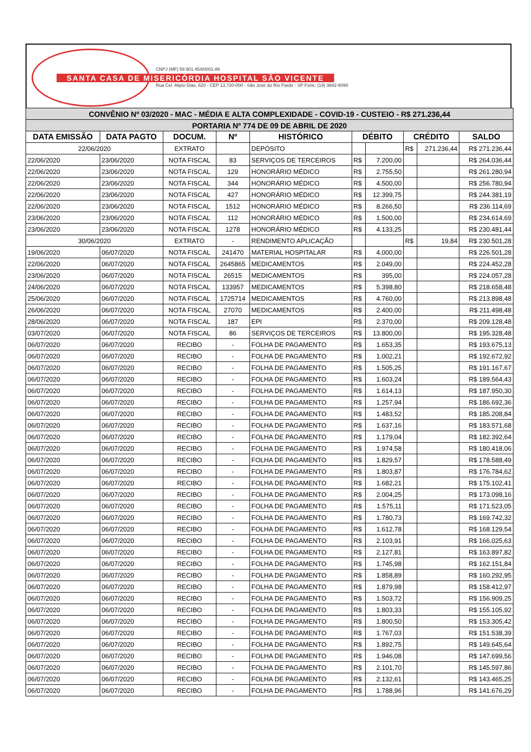CNPJ (MF) 59.901.454/0001-86
SANTA CASA DE MISERICÓRDIA HOSPITAL SÃO VICENTE
Rua Cel. Alipio Dias, 620 - CEP 13.720-000 - São José do Rio Pardo - SP Fone: (19) 3682-9090
| CONVÊNIO Nº 03/2020 - MAC - MÉDIA E ALTA COMPLEXIDADE - COVID-19 - CUSTEIO - R$ 271.236,44 | | | | | | | | | |
| PORTARIA Nº 774 DE 09 DE ABRIL DE 2020 | | | | | | | | | |
| DATA EMISSÃO | DATA PAGTO | DOCUM. | Nº | HISTÓRICO | DÉBITO | | CRÉDITO | | SALDO |
| 22/06/2020 | | EXTRATO | | DEPÓSITO | | | R$ | 271.236,44 | R$ 271.236,44 |
| 22/06/2020 | 23/06/2020 | NOTA FISCAL | 83 | SERVIÇOS DE TERCEIROS | R$ | 7.200,00 | | | R$ 264.036,44 |
| 22/06/2020 | 23/06/2020 | NOTA FISCAL | 129 | HONORÁRIO MÉDICO | R$ | 2.755,50 | | | R$ 261.280,94 |
| 22/06/2020 | 23/06/2020 | NOTA FISCAL | 344 | HONORÁRIO MÉDICO | R$ | 4.500,00 | | | R$ 256.780,94 |
| 22/06/2020 | 23/06/2020 | NOTA FISCAL | 427 | HONORÁRIO MÉDICO | R$ | 12.399,75 | | | R$ 244.381,19 |
| 22/06/2020 | 23/06/2020 | NOTA FISCAL | 1512 | HONORÁRIO MÉDICO | R$ | 8.266,50 | | | R$ 236.114,69 |
| 23/06/2020 | 23/06/2020 | NOTA FISCAL | 112 | HONORÁRIO MÉDICO | R$ | 1.500,00 | | | R$ 234.614,69 |
| 23/06/2020 | 23/06/2020 | NOTA FISCAL | 1278 | HONORÁRIO MÉDICO | R$ | 4.133,25 | | | R$ 230.481,44 |
| 30/06/2020 | | EXTRATO | - | RENDIMENTO APLICAÇÃO | | | R$ | 19,84 | R$ 230.501,28 |
| 19/06/2020 | 06/07/2020 | NOTA FISCAL | 241470 | MATERIAL HOSPITALAR | R$ | 4.000,00 | | | R$ 226.501,28 |
| 22/06/2020 | 06/07/2020 | NOTA FISCAL | 2645865 | MEDICAMENTOS | R$ | 2.049,00 | | | R$ 224.452,28 |
| 23/06/2020 | 06/07/2020 | NOTA FISCAL | 26515 | MEDICAMENTOS | R$ | 395,00 | | | R$ 224.057,28 |
| 24/06/2020 | 06/07/2020 | NOTA FISCAL | 133957 | MEDICAMENTOS | R$ | 5.398,80 | | | R$ 218.658,48 |
| 25/06/2020 | 06/07/2020 | NOTA FISCAL | 1725714 | MEDICAMENTOS | R$ | 4.760,00 | | | R$ 213.898,48 |
| 26/06/2020 | 06/07/2020 | NOTA FISCAL | 27070 | MEDICAMENTOS | R$ | 2.400,00 | | | R$ 211.498,48 |
| 28/06/2020 | 06/07/2020 | NOTA FISCAL | 187 | EPI | R$ | 2.370,00 | | | R$ 209.128,48 |
| 03/07/2020 | 06/07/2020 | NOTA FISCAL | 86 | SERVIÇOS DE TERCEIROS | R$ | 13.800,00 | | | R$ 195.328,48 |
| 06/07/2020 | 06/07/2020 | RECIBO | - | FOLHA DE PAGAMENTO | R$ | 1.653,35 | | | R$ 193.675,13 |
| 06/07/2020 | 06/07/2020 | RECIBO | - | FOLHA DE PAGAMENTO | R$ | 1.002,21 | | | R$ 192.672,92 |
| 06/07/2020 | 06/07/2020 | RECIBO | - | FOLHA DE PAGAMENTO | R$ | 1.505,25 | | | R$ 191.167,67 |
| 06/07/2020 | 06/07/2020 | RECIBO | - | FOLHA DE PAGAMENTO | R$ | 1.603,24 | | | R$ 189.564,43 |
| 06/07/2020 | 06/07/2020 | RECIBO | - | FOLHA DE PAGAMENTO | R$ | 1.614,13 | | | R$ 187.950,30 |
| 06/07/2020 | 06/07/2020 | RECIBO | - | FOLHA DE PAGAMENTO | R$ | 1.257,94 | | | R$ 186.692,36 |
| 06/07/2020 | 06/07/2020 | RECIBO | - | FOLHA DE PAGAMENTO | R$ | 1.483,52 | | | R$ 185.208,84 |
| 06/07/2020 | 06/07/2020 | RECIBO | - | FOLHA DE PAGAMENTO | R$ | 1.637,16 | | | R$ 183.571,68 |
| 06/07/2020 | 06/07/2020 | RECIBO | - | FOLHA DE PAGAMENTO | R$ | 1.179,04 | | | R$ 182.392,64 |
| 06/07/2020 | 06/07/2020 | RECIBO | - | FOLHA DE PAGAMENTO | R$ | 1.974,58 | | | R$ 180.418,06 |
| 06/07/2020 | 06/07/2020 | RECIBO | - | FOLHA DE PAGAMENTO | R$ | 1.829,57 | | | R$ 178.588,49 |
| 06/07/2020 | 06/07/2020 | RECIBO | - | FOLHA DE PAGAMENTO | R$ | 1.803,87 | | | R$ 176.784,62 |
| 06/07/2020 | 06/07/2020 | RECIBO | - | FOLHA DE PAGAMENTO | R$ | 1.682,21 | | | R$ 175.102,41 |
| 06/07/2020 | 06/07/2020 | RECIBO | - | FOLHA DE PAGAMENTO | R$ | 2.004,25 | | | R$ 173.098,16 |
| 06/07/2020 | 06/07/2020 | RECIBO | - | FOLHA DE PAGAMENTO | R$ | 1.575,11 | | | R$ 171.523,05 |
| 06/07/2020 | 06/07/2020 | RECIBO | - | FOLHA DE PAGAMENTO | R$ | 1.780,73 | | | R$ 169.742,32 |
| 06/07/2020 | 06/07/2020 | RECIBO | - | FOLHA DE PAGAMENTO | R$ | 1.612,78 | | | R$ 168.129,54 |
| 06/07/2020 | 06/07/2020 | RECIBO | - | FOLHA DE PAGAMENTO | R$ | 2.103,91 | | | R$ 166.025,63 |
| 06/07/2020 | 06/07/2020 | RECIBO | - | FOLHA DE PAGAMENTO | R$ | 2.127,81 | | | R$ 163.897,82 |
| 06/07/2020 | 06/07/2020 | RECIBO | - | FOLHA DE PAGAMENTO | R$ | 1.745,98 | | | R$ 162.151,84 |
| 06/07/2020 | 06/07/2020 | RECIBO | - | FOLHA DE PAGAMENTO | R$ | 1.858,89 | | | R$ 160.292,95 |
| 06/07/2020 | 06/07/2020 | RECIBO | - | FOLHA DE PAGAMENTO | R$ | 1.879,98 | | | R$ 158.412,97 |
| 06/07/2020 | 06/07/2020 | RECIBO | - | FOLHA DE PAGAMENTO | R$ | 1.503,72 | | | R$ 156.909,25 |
| 06/07/2020 | 06/07/2020 | RECIBO | - | FOLHA DE PAGAMENTO | R$ | 1.803,33 | | | R$ 155.105,92 |
| 06/07/2020 | 06/07/2020 | RECIBO | - | FOLHA DE PAGAMENTO | R$ | 1.800,50 | | | R$ 153.305,42 |
| 06/07/2020 | 06/07/2020 | RECIBO | - | FOLHA DE PAGAMENTO | R$ | 1.767,03 | | | R$ 151.538,39 |
| 06/07/2020 | 06/07/2020 | RECIBO | - | FOLHA DE PAGAMENTO | R$ | 1.892,75 | | | R$ 149.645,64 |
| 06/07/2020 | 06/07/2020 | RECIBO | - | FOLHA DE PAGAMENTO | R$ | 1.946,08 | | | R$ 147.699,56 |
| 06/07/2020 | 06/07/2020 | RECIBO | - | FOLHA DE PAGAMENTO | R$ | 2.101,70 | | | R$ 145.597,86 |
| 06/07/2020 | 06/07/2020 | RECIBO | - | FOLHA DE PAGAMENTO | R$ | 2.132,61 | | | R$ 143.465,25 |
| 06/07/2020 | 06/07/2020 | RECIBO | - | FOLHA DE PAGAMENTO | R$ | 1.788,96 | | | R$ 141.676,29 |